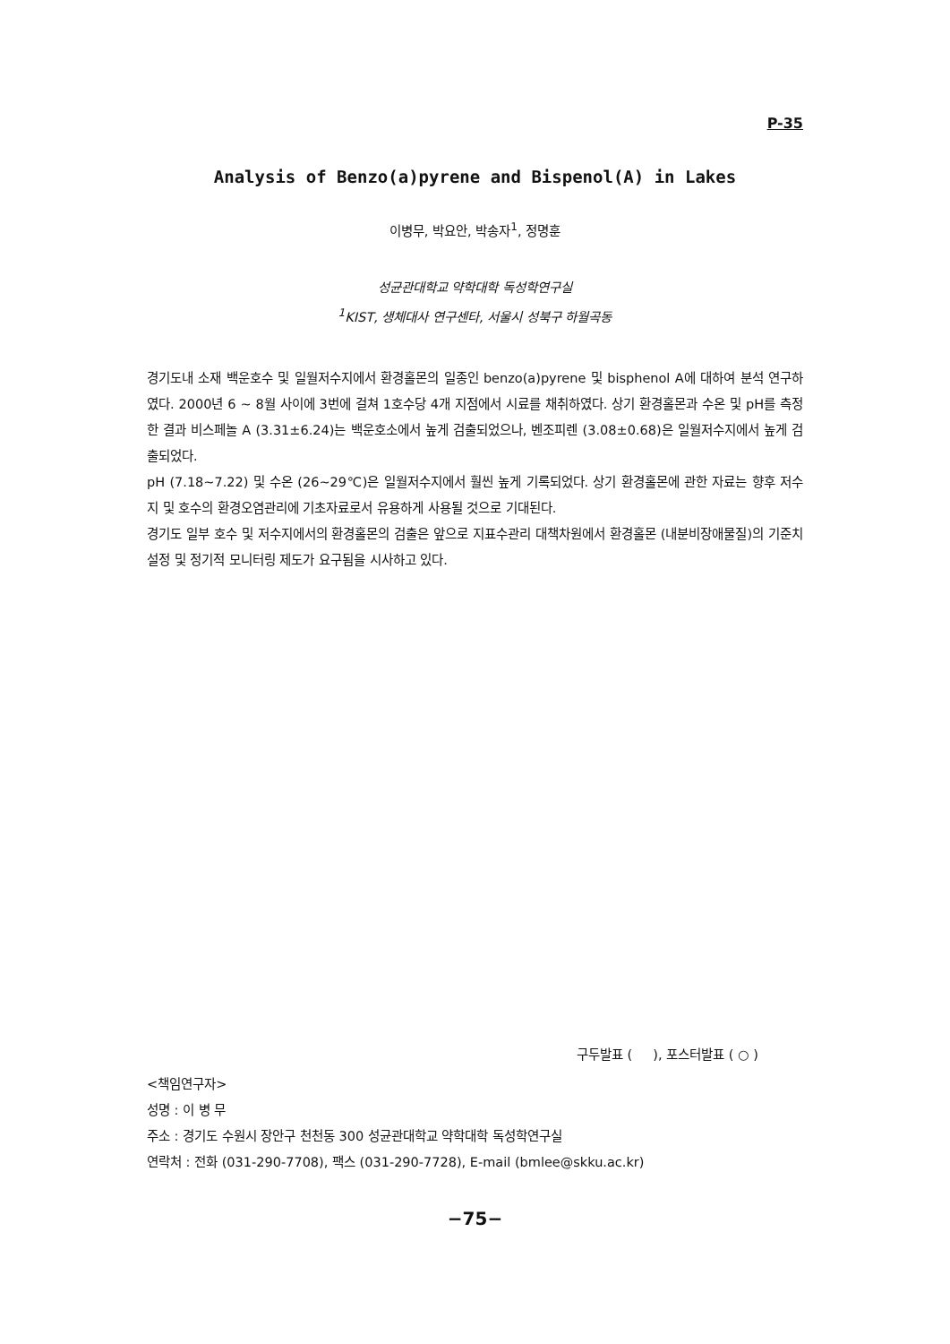P-35
Analysis of Benzo(a)pyrene and Bispenol(A) in Lakes
이병무, 박요안, 박송자<sup>1</sup>, 정명훈
성균관대학교 약학대학 독성학연구실
<sup>1</sup> KIST, 생체대사 연구센타, 서울시 성북구 하월곡동
경기도내 소재 백운호수 및 일월저수지에서 환경홀몬의 일종인 benzo(a)pyrene 및 bisphenol A에 대하여 분석 연구하였다. 2000년 6 ~ 8월 사이에 3번에 걸쳐 1호수당 4개 지점에서 시료를 채취하였다. 상기 환경홀몬과 수온 및 pH를 측정한 결과 비스페놀 A (3.31±6.24)는 백운호소에서 높게 검출되었으나, 벤조피렌 (3.08±0.68)은 일월저수지에서 높게 검출되었다.
pH (7.18~7.22) 및 수온 (26~29℃)은 일월저수지에서 훨씬 높게 기록되었다. 상기 환경홀몬에 관한 자료는 향후 저수지 및 호수의 환경오염관리에 기초자료로서 유용하게 사용될 것으로 기대된다.
경기도 일부 호수 및 저수지에서의 환경홀몬의 검출은 앞으로 지표수관리 대책차원에서 환경홀몬 (내분비장애물질)의 기준치 설정 및 정기적 모니터링 제도가 요구됨을 시사하고 있다.
구두발표 ( ), 포스터발표 ( ○ )
<책임연구자>
성명 : 이 병 무
주소 : 경기도 수원시 장안구 천천동 300 성균관대학교 약학대학 독성학연구실
연락처 : 전화 (031-290-7708), 팩스 (031-290-7728), E-mail (bmlee@skku.ac.kr)
−75−